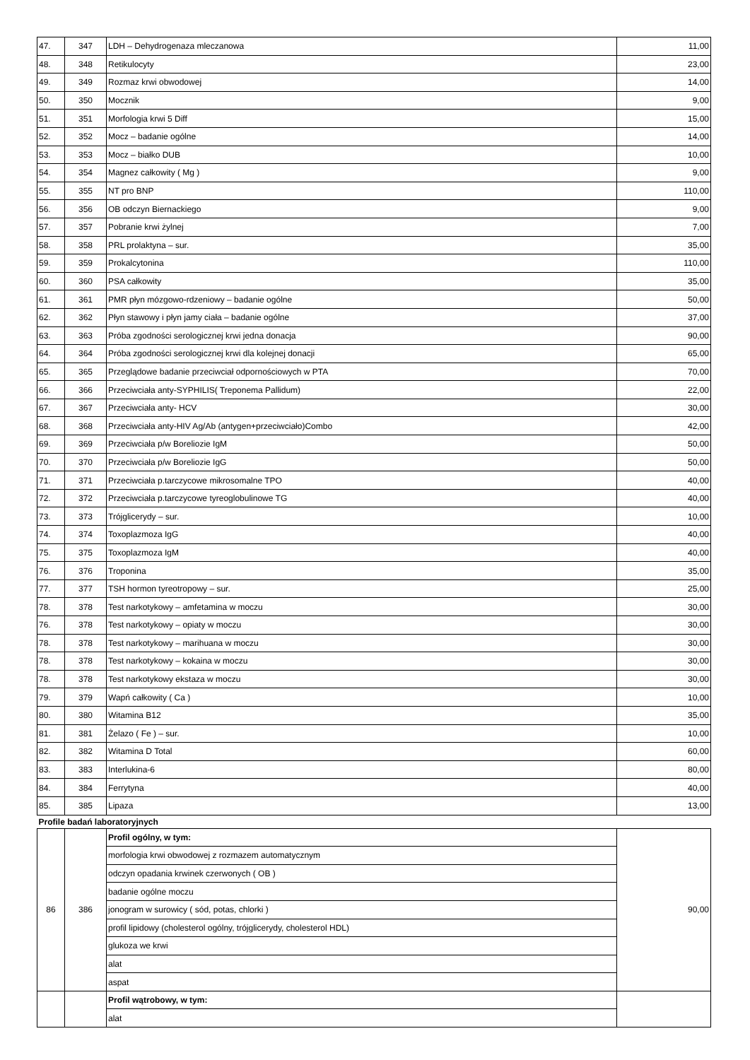| 47. | 347 | LDH – Dehydrogenaza mleczanowa | 11,00 |
| 48. | 348 | Retikulocyty | 23,00 |
| 49. | 349 | Rozmaz krwi obwodowej | 14,00 |
| 50. | 350 | Mocznik | 9,00 |
| 51. | 351 | Morfologia krwi 5 Diff | 15,00 |
| 52. | 352 | Mocz – badanie ogólne | 14,00 |
| 53. | 353 | Mocz – białko DUB | 10,00 |
| 54. | 354 | Magnez całkowity ( Mg ) | 9,00 |
| 55. | 355 | NT pro BNP | 110,00 |
| 56. | 356 | OB odczyn Biernackiego | 9,00 |
| 57. | 357 | Pobranie krwi żylnej | 7,00 |
| 58. | 358 | PRL prolaktyna – sur. | 35,00 |
| 59. | 359 | Prokalcytonina | 110,00 |
| 60. | 360 | PSA całkowity | 35,00 |
| 61. | 361 | PMR płyn mózgowo-rdzeniowy – badanie ogólne | 50,00 |
| 62. | 362 | Płyn stawowy i płyn jamy ciała – badanie ogólne | 37,00 |
| 63. | 363 | Próba zgodności serologicznej krwi jedna donacja | 90,00 |
| 64. | 364 | Próba zgodności serologicznej krwi dla kolejnej donacji | 65,00 |
| 65. | 365 | Przeglądowe badanie przeciwciał odpornościowych w PTA | 70,00 |
| 66. | 366 | Przeciwciała anty-SYPHILIS( Treponema Pallidum) | 22,00 |
| 67. | 367 | Przeciwciała anty- HCV | 30,00 |
| 68. | 368 | Przeciwciała anty-HIV Ag/Ab (antygen+przeciwciało)Combo | 42,00 |
| 69. | 369 | Przeciwciała p/w Boreliozie IgM | 50,00 |
| 70. | 370 | Przeciwciała p/w Boreliozie IgG | 50,00 |
| 71. | 371 | Przeciwciała p.tarczycowe mikrosomalne TPO | 40,00 |
| 72. | 372 | Przeciwciała p.tarczycowe tyreoglobulinowe TG | 40,00 |
| 73. | 373 | Trójglicerydy – sur. | 10,00 |
| 74. | 374 | Toxoplazmoza IgG | 40,00 |
| 75. | 375 | Toxoplazmoza IgM | 40,00 |
| 76. | 376 | Troponina | 35,00 |
| 77. | 377 | TSH hormon tyreotropowy – sur. | 25,00 |
| 78. | 378 | Test narkotykowy – amfetamina w moczu | 30,00 |
| 76. | 378 | Test narkotykowy – opiaty w moczu | 30,00 |
| 78. | 378 | Test narkotykowy – marihuana w moczu | 30,00 |
| 78. | 378 | Test narkotykowy – kokaina w moczu | 30,00 |
| 78. | 378 | Test narkotykowy ekstaza w moczu | 30,00 |
| 79. | 379 | Wapń całkowity ( Ca ) | 10,00 |
| 80. | 380 | Witamina B12 | 35,00 |
| 81. | 381 | Żelazo ( Fe ) – sur. | 10,00 |
| 82. | 382 | Witamina D Total | 60,00 |
| 83. | 383 | Interlukina-6 | 80,00 |
| 84. | 384 | Ferrytyna | 40,00 |
| 85. | 385 | Lipaza | 13,00 |
| Profile badań laboratoryjnych | | | |
| 86 | 386 | Profil ogólny, w tym: | 90,00 |
| | | morfologia krwi obwodowej z rozmazem automatycznym | |
| | | odczyn opadania krwinek czerwonych ( OB ) | |
| | | badanie ogólne moczu | |
| | | jonogram w surowicy ( sód, potas, chlorki ) | |
| | | profil lipidowy (cholesterol ogólny, trójglicerydy, cholesterol HDL) | |
| | | glukoza we krwi | |
| | | alat | |
| | | aspat | |
| | | Profil wątrobowy, w tym: | |
| | | alat | |